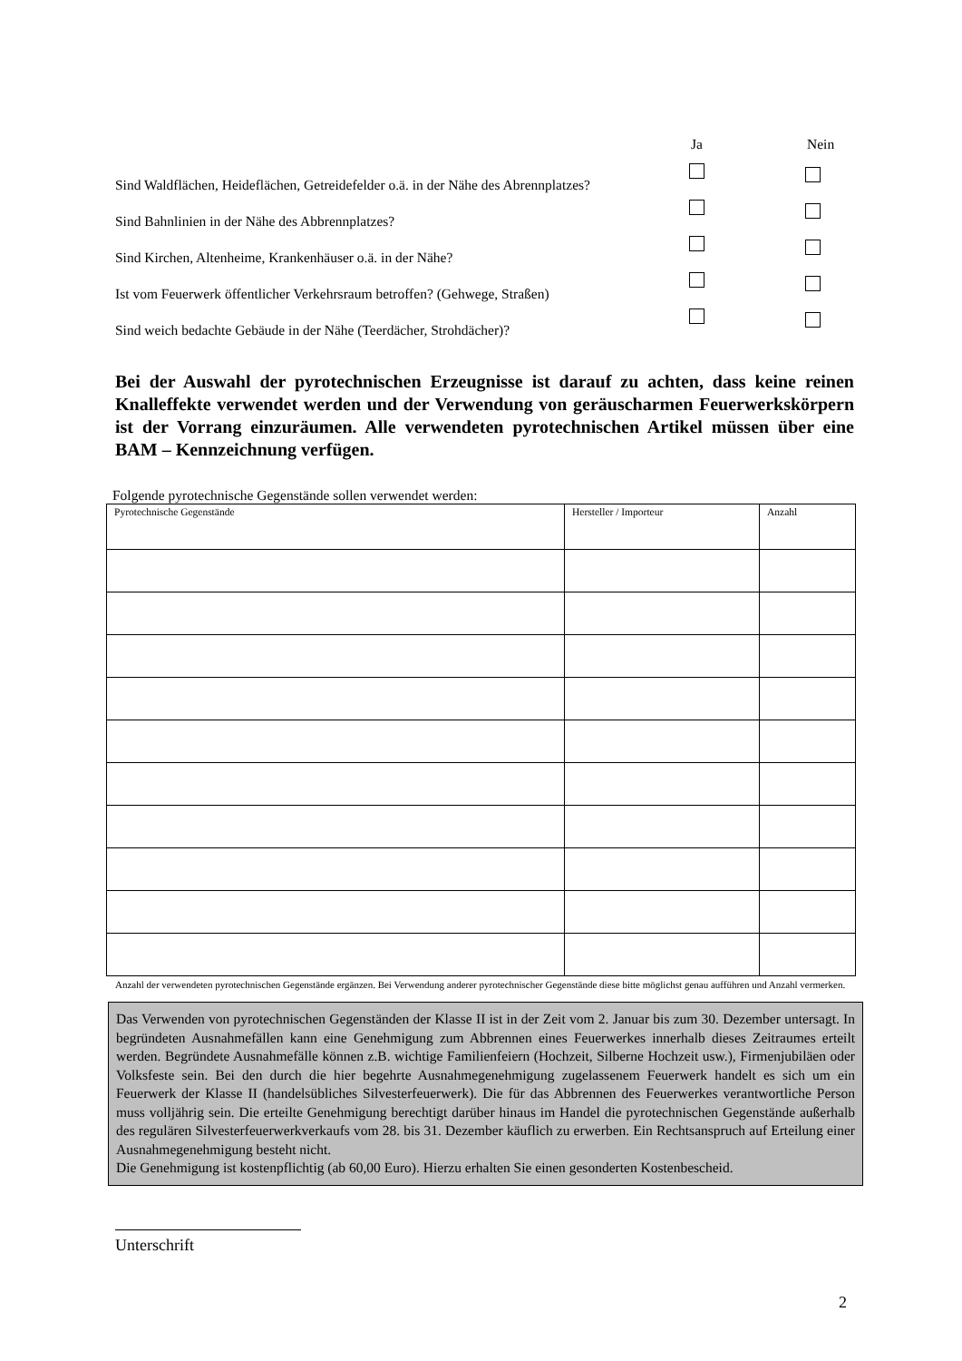Ja Nein
Sind Waldflächen, Heideflächen, Getreidefelder o.ä. in der Nähe des Abrennplatzes?
Sind Bahnlinien in der Nähe des Abbrennplatzes?
Sind Kirchen, Altenheime, Krankenhäuser o.ä. in der Nähe?
Ist vom Feuerwerk öffentlicher Verkehrsraum betroffen? (Gehwege, Straßen)
Sind weich bedachte Gebäude in der Nähe (Teerdächer, Strohdächer)?
Bei der Auswahl der pyrotechnischen Erzeugnisse ist darauf zu achten, dass keine reinen Knalleffekte verwendet werden und der Verwendung von geräuscharmen Feuerwerkskörpern ist der Vorrang einzuräumen. Alle verwendeten pyrotechnischen Artikel müssen über eine BAM – Kennzeichnung verfügen.
Folgende pyrotechnische Gegenstände sollen verwendet werden:
| Pyrotechnische Gegenstände | Hersteller / Importeur | Anzahl |
Anzahl der verwendeten pyrotechnischen Gegenstände ergänzen. Bei Verwendung anderer pyrotechnischer Gegenstände diese bitte möglichst genau aufführen und Anzahl vermerken.
Das Verwenden von pyrotechnischen Gegenständen der Klasse II ist in der Zeit vom 2. Januar bis zum 30. Dezember untersagt. In begründeten Ausnahmefällen kann eine Genehmigung zum Abbrennen eines Feuerwerkes innerhalb dieses Zeitraumes erteilt werden. Begründete Ausnahmefälle können z.B. wichtige Familienfeiern (Hochzeit, Silberne Hochzeit usw.), Firmenjubiläen oder Volksfeste sein. Bei den durch die hier begehrte Ausnahmegenehmigung zugelassenem Feuerwerk handelt es sich um ein Feuerwerk der Klasse II (handelsübliches Silvesterfeuerwerk). Die für das Abbrennen des Feuerwerkes verantwortliche Person muss volljährig sein. Die erteilte Genehmigung berechtigt darüber hinaus im Handel die pyrotechnischen Gegenstände außerhalb des regulären Silvesterfeuerwerkverkaufs vom 28. bis 31. Dezember käuflich zu erwerben. Ein Rechtsanspruch auf Erteilung einer Ausnahmegenehmigung besteht nicht.
Die Genehmigung ist kostenpflichtig (ab 60,00 Euro). Hierzu erhalten Sie einen gesonderten Kostenbescheid.
Unterschrift
2